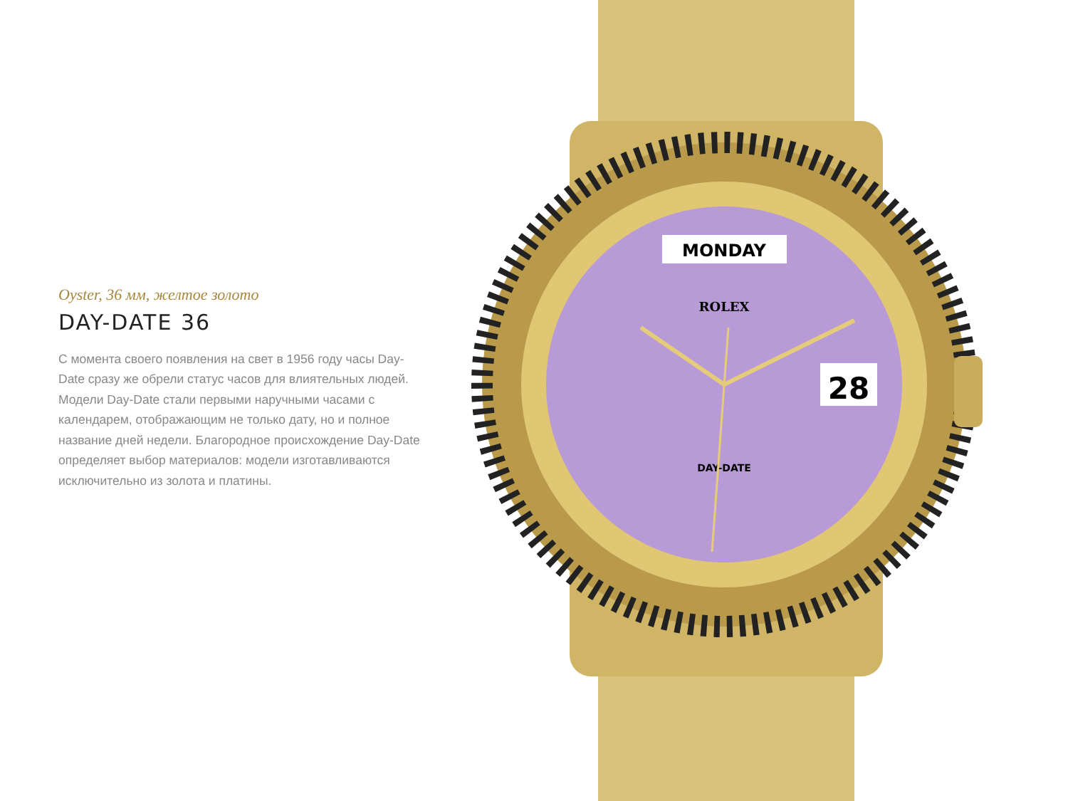Oyster, 36 мм, желтое золото
DAY-DATE 36
С момента своего появления на свет в 1956 году часы Day-Date сразу же обрели статус часов для влиятельных людей. Модели Day-Date стали первыми наручными часами с календарем, отображающим не только дату, но и полное название дней недели. Благородное происхождение Day-Date определяет выбор материалов: модели изготавливаются исключительно из золота и платины.
MONDAY
ROLEX
DAY-DATE
28